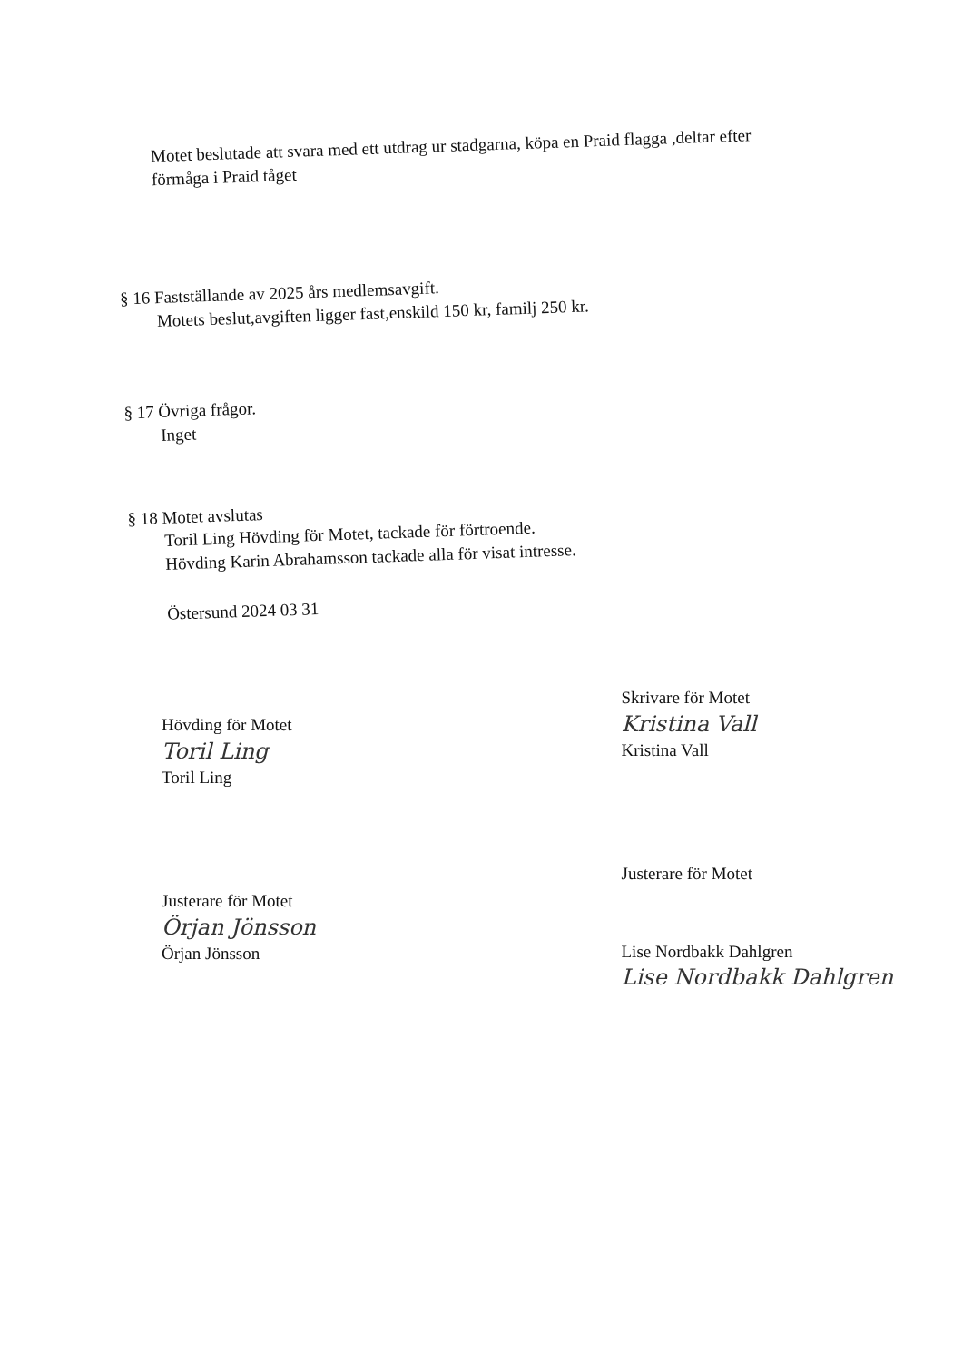Motet beslutade att svara med ett utdrag ur stadgarna, köpa en Praid flagga ,deltar efter
förmåga i Praid tåget
§ 16 Fastställande av 2025 års medlemsavgift.
Motets beslut,avgiften ligger fast,enskild 150 kr, familj 250 kr.
§ 17 Övriga frågor.
Inget
§ 18 Motet avslutas
Toril Ling Hövding för Motet, tackade för förtroende.
Hövding Karin Abrahamsson tackade alla för visat intresse.
Östersund 2024 03 31
Hövding för Motet
Toril Ling
Toril Ling
Justerare för Motet
Örjan Jönsson
Örjan Jönsson
Skrivare för Motet
Kristina Vall
Kristina Vall
Justerare för Motet
Lise Nordbakk Dahlgren
Lise Nordbakk Dahlgren